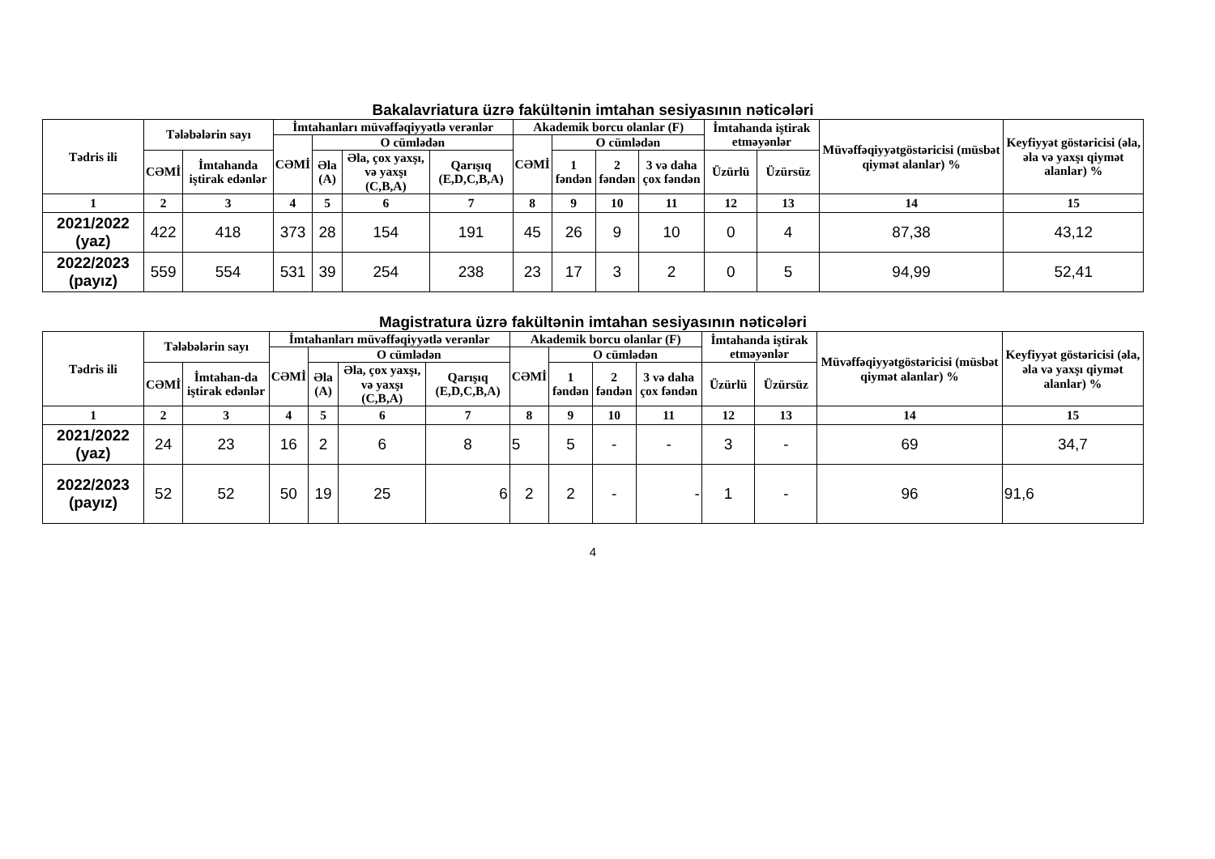Bakalavriatura üzrə fakültənin imtahan sesiyasının nəticələri
| Tədris ili | Tələbələrin sayı | | İmtahanları müvəffəqiyyətlə verənlər | | | | Akademik borcu olanlar (F) | | | | İmtahanda iştirak etməyənlər | | Müvəffəqiyyətgöstəricisi (müsbət qiymət alanlar) % | Keyfiyyət göstəricisi (əla, əla və yaxşı qiymət alanlar) % |
| --- | --- | --- | --- | --- | --- | --- | --- | --- | --- | --- | --- | --- | --- | --- |
| | | | CƏMİ | O cümlədən | | | CƏMİ | O cümlədən | | | | | | |
| | CƏMİ | İmtahanda iştirak edənlər | | Əla (A) | Əla, çox yaxşı, və yaxşı (C,B,A) | Qarışıq (E,D,C,B,A) | | 1 fəndən | 2 fəndən | 3 və daha çox fəndən | | | | |
| | | | | | | | | | | | Üzürlü | Üzürsüz | | |
| 1 | 2 | 3 | 4 | 5 | 6 | 7 | 8 | 9 | 10 | 11 | 12 | 13 | 14 | 15 |
| 2021/2022 (yaz) | 422 | 418 | 373 | 28 | 154 | 191 | 45 | 26 | 9 | 10 | 0 | 4 | 87,38 | 43,12 |
| 2022/2023 (payız) | 559 | 554 | 531 | 39 | 254 | 238 | 23 | 17 | 3 | 2 | 0 | 5 | 94,99 | 52,41 |
Magistratura üzrə fakültənin imtahan sesiyasının nəticələri
| Tədris ili | Tələbələrin sayı | | İmtahanları müvəffəqiyyətlə verənlər | | | | Akademik borcu olanlar (F) | | | | İmtahanda iştirak etməyənlər | | Müvəffəqiyyətgöstəricisi (müsbət qiymət alanlar) % | Keyfiyyət göstəricisi (əla, əla və yaxşı qiymət alanlar) % |
| --- | --- | --- | --- | --- | --- | --- | --- | --- | --- | --- | --- | --- | --- | --- |
| | | | CƏMİ | O cümlədən | | | CƏMİ | O cümlədən | | | | | | |
| | CƏMİ | İmtahan-da iştirak edənlər | | Əla (A) | Əla, çox yaxşı, və yaxşı (C,B,A) | Qarışıq (E,D,C,B,A) | | 1 fəndən | 2 fəndən | 3 və daha çox fəndən | | | | |
| | | | | | | | | | | | Üzürlü | Üzürsüz | | |
| 1 | 2 | 3 | 4 | 5 | 6 | 7 | 8 | 9 | 10 | 11 | 12 | 13 | 14 | 15 |
| 2021/2022 (yaz) | 24 | 23 | 16 | 2 | 6 | 8 | 5 | 5 | - | - | 3 | - | 69 | 34,7 |
| 2022/2023 (payız) | 52 | 52 | 50 | 19 | 25 | 6 | 2 | 2 | - | - | 1 | - | 96 | 91,6 |
4